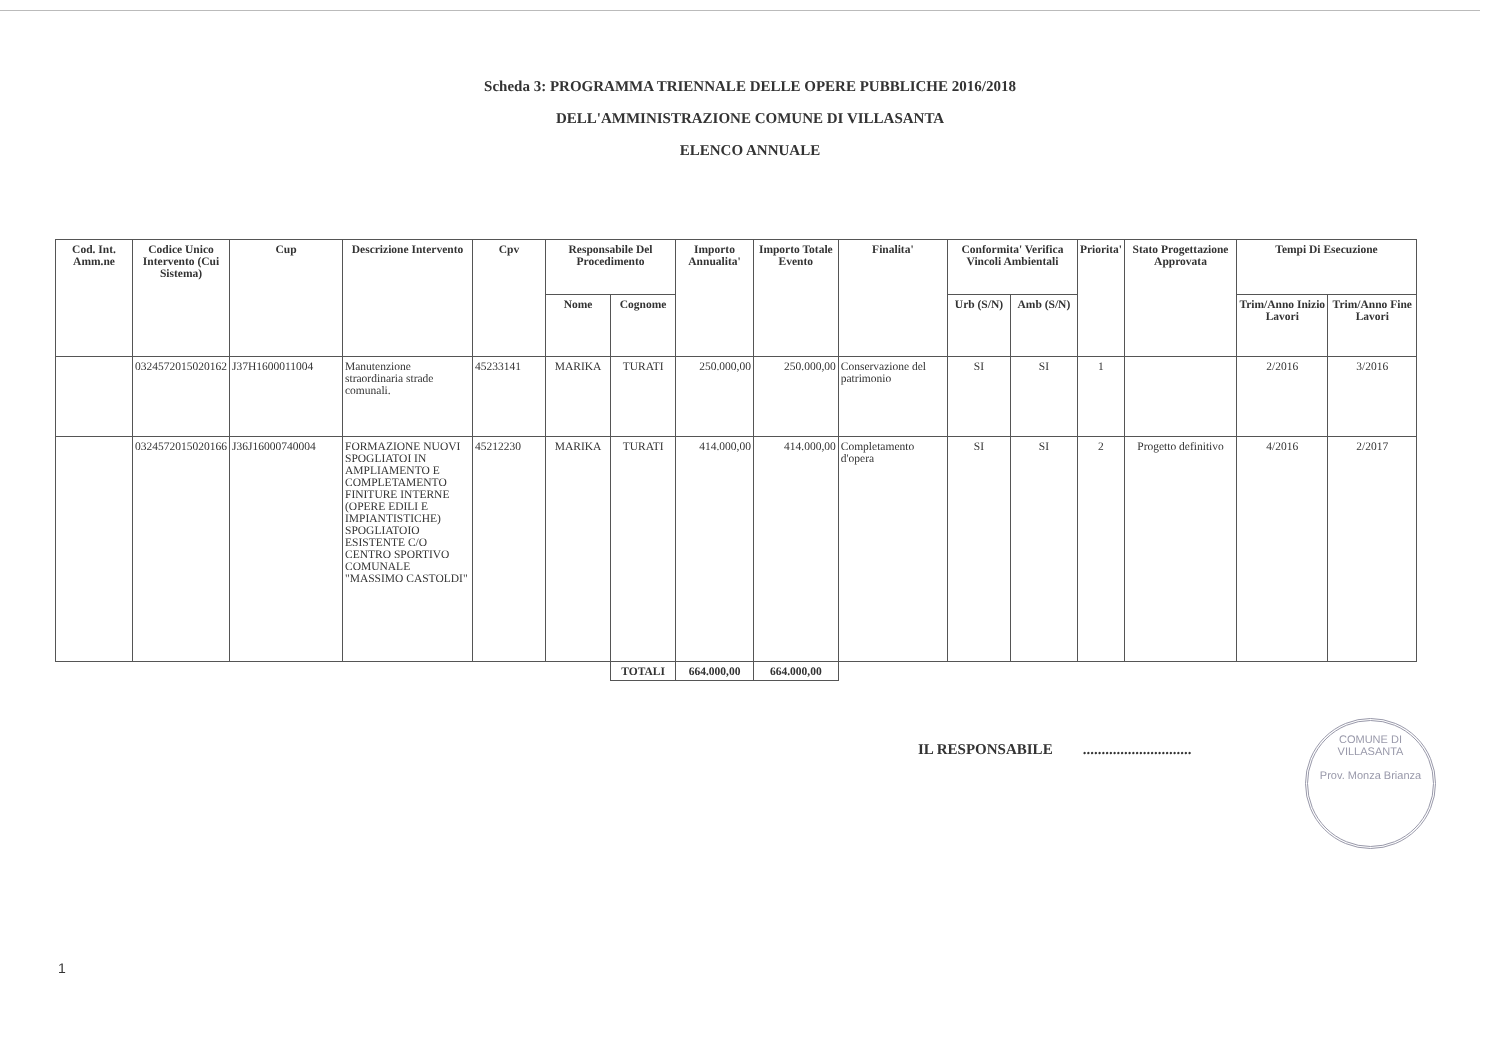Scheda 3: PROGRAMMA TRIENNALE DELLE OPERE PUBBLICHE 2016/2018
DELL'AMMINISTRAZIONE COMUNE DI VILLASANTA
ELENCO ANNUALE
| Cod. Int. Amm.ne | Codice Unico Intervento (Cui Sistema) | Cup | Descrizione Intervento | Cpv | Responsabile Del Procedimento | | Importo Annualita' | Importo Totale Evento | Finalita' | Conformita' Verifica Vincoli Ambientali | | Priorita' | Stato Progettazione Approvata | Tempi Di Esecuzione | |
| --- | --- | --- | --- | --- | --- | --- | --- | --- | --- | --- | --- | --- | --- | --- | --- |
| | | | | | Nome | Cognome | | | | Urb (S/N) | Amb (S/N) | | | Trim/Anno Inizio Lavori | Trim/Anno Fine Lavori |
| | 0324572015020162 | J37H1600011004 | Manutenzione straordinaria strade comunali. | 45233141 | MARIKA | TURATI | 250.000,00 | 250.000,00 | Conservazione del patrimonio | SI | SI | 1 | | 2/2016 | 3/2016 |
| | 0324572015020166 | J36J16000740004 | FORMAZIONE NUOVI SPOGLIATOI IN AMPLIAMENTO E COMPLETAMENTO FINITURE INTERNE (OPERE EDILI E IMPIANTISTICHE) SPOGLIATOIO ESISTENTE C/O CENTRO SPORTIVO COMUNALE "MASSIMO CASTOLDI" | 45212230 | MARIKA | TURATI | 414.000,00 | 414.000,00 | Completamento d'opera | SI | SI | 2 | Progetto definitivo | 4/2016 | 2/2017 |
| | | | | | | TOTALI | 664.000,00 | 664.000,00 | | | | | | | |
IL RESPONSABILE .............................
COMUNE DI VILLASANTA
Prov. Monza Brianza
1